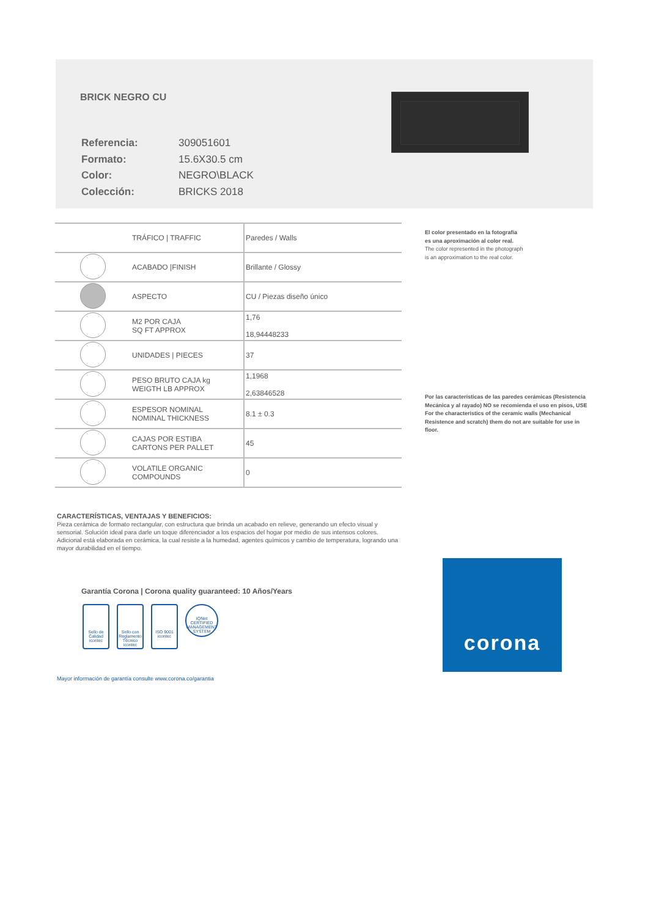BRICK NEGRO CU
| Referencia: | 309051601 |
| Formato: | 15.6X30.5 cm |
| Color: | NEGRO\BLACK |
| Colección: | BRICKS 2018 |
| | TRÁFICO / TRAFFIC | Paredes / Walls |
| | ACABADO /FINISH | Brillante / Glossy |
| | ASPECTO | CU / Piezas diseño único |
| | M2 POR CAJA SQ FT APPROX | 1,76 18,94448233 |
| | UNIDADES / PIECES | 37 |
| | PESO BRUTO CAJA kg WEIGTH LB APPROX | 1,1968 2,63846528 |
| | ESPESOR NOMINAL NOMINAL THICKNESS | 8.1 ± 0.3 |
| | CAJAS POR ESTIBA CARTONS PER PALLET | 45 |
| | VOLATILE ORGANIC COMPOUNDS | 0 |
El color presentado en la fotografía
es una aproximación al color real.
The color represented in the photograph
is an approximation to the real color.
Por las características de las paredes cerámicas (Resistencia Mecánica y al rayado) NO se recomienda el uso en pisos, USE For the characteristics of the ceramic walls (Mechanical Resistence and scratch) them do not are suitable for use in floor.
CARACTERÍSTICAS, VENTAJAS Y BENEFICIOS:
Pieza cerámica de formato rectangular, con estructura que brinda un acabado en relieve, generando un efecto visual y sensorial. Solución ideal para darle un toque diferenciador a los espacios del hogar por medio de sus intensos colores. Adicional está elaborada en cerámica, la cual resiste a la humedad, agentes químicos y cambio de temperatura, logrando una mayor durabilidad en el tiempo.
Garantía Corona | Corona quality guaranteed: 10 Años/Years
Sello de Calidad icontec
Sello con Reglamento Técnico icontec
ISO 9001 icontec
IQNet CERTIFIED MANAGEMENT SYSTEM
Mayor información de garantía consulte www.corona.co/garantia
corona